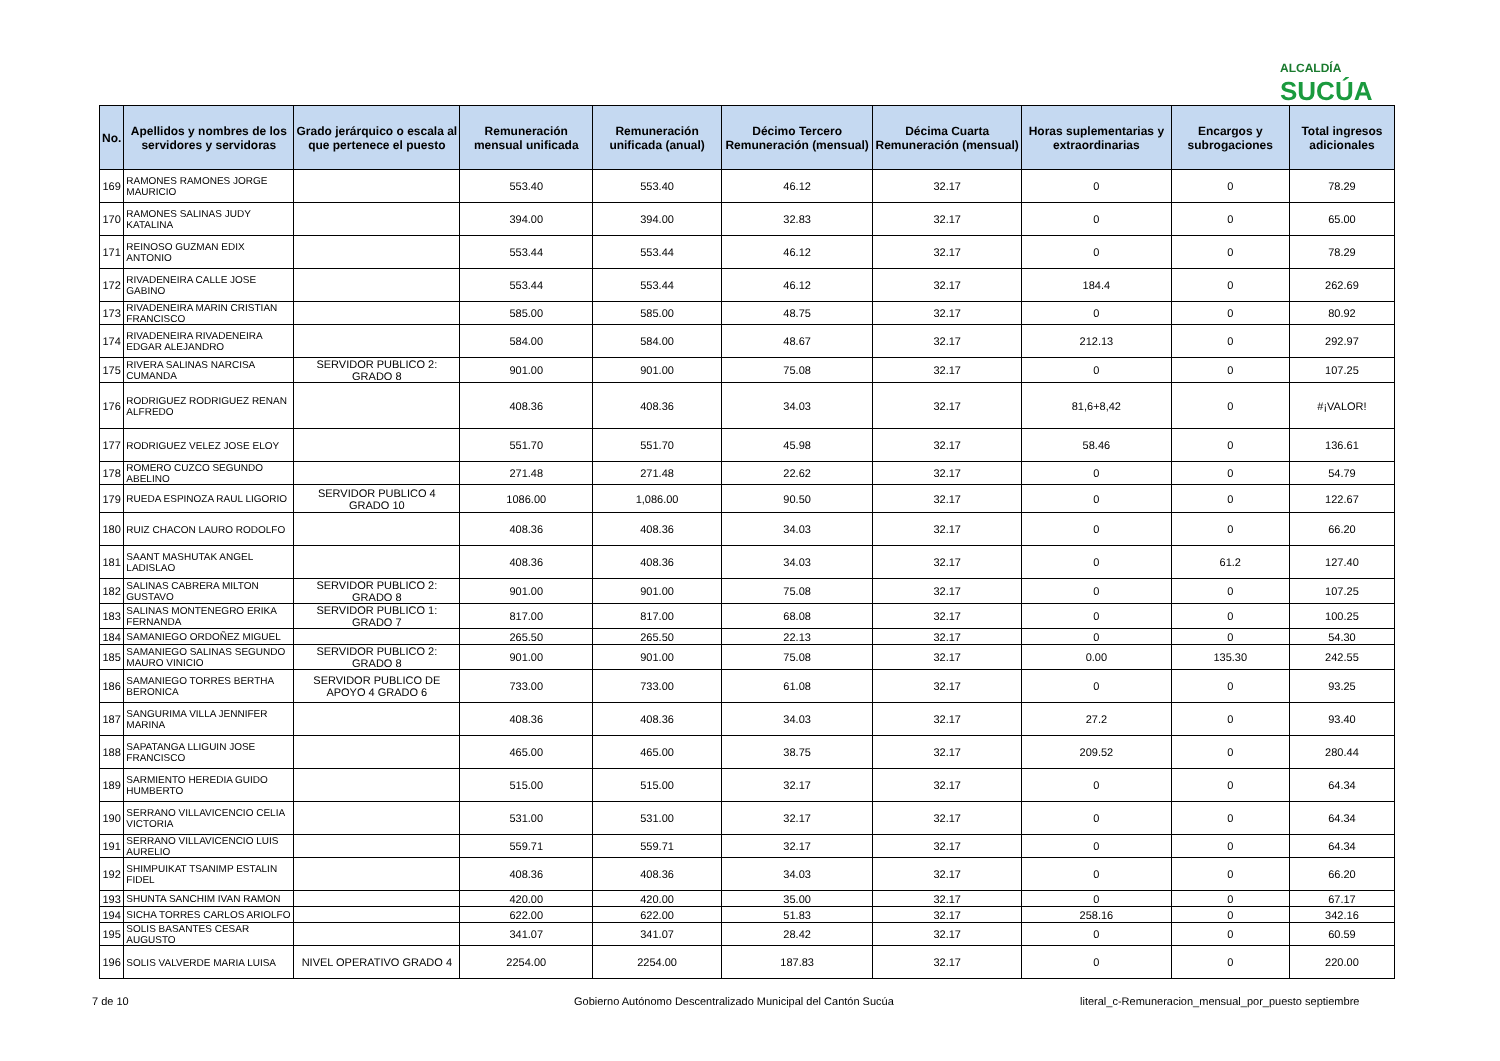ALCALDÍA
SUCÚA
| No. | Apellidos y nombres de los servidores y servidoras | Grado jerárquico o escala al que pertenece el puesto | Remuneración mensual unificada | Remuneración unificada (anual) | Décimo Tercero Remuneración (mensual) | Décima Cuarta Remuneración (mensual) | Horas suplementarias y extraordinarias | Encargos y subrogaciones | Total ingresos adicionales |
| --- | --- | --- | --- | --- | --- | --- | --- | --- | --- |
| 169 | RAMONES RAMONES JORGE MAURICIO | | 553.40 | 553.40 | 46.12 | 32.17 | 0 | 0 | 78.29 |
| 170 | RAMONES SALINAS JUDY KATALINA | | 394.00 | 394.00 | 32.83 | 32.17 | 0 | 0 | 65.00 |
| 171 | REINOSO GUZMAN EDIX ANTONIO | | 553.44 | 553.44 | 46.12 | 32.17 | 0 | 0 | 78.29 |
| 172 | RIVADENEIRA CALLE JOSE GABINO | | 553.44 | 553.44 | 46.12 | 32.17 | 184.4 | 0 | 262.69 |
| 173 | RIVADENEIRA MARIN CRISTIAN FRANCISCO | | 585.00 | 585.00 | 48.75 | 32.17 | 0 | 0 | 80.92 |
| 174 | RIVADENEIRA RIVADENEIRA EDGAR ALEJANDRO | | 584.00 | 584.00 | 48.67 | 32.17 | 212.13 | 0 | 292.97 |
| 175 | RIVERA SALINAS NARCISA CUMANDA | SERVIDOR PUBLICO 2: GRADO 8 | 901.00 | 901.00 | 75.08 | 32.17 | 0 | 0 | 107.25 |
| 176 | RODRIGUEZ RODRIGUEZ RENAN ALFREDO | | 408.36 | 408.36 | 34.03 | 32.17 | 81,6+8,42 | 0 | #¡VALOR! |
| 177 | RODRIGUEZ VELEZ JOSE ELOY | | 551.70 | 551.70 | 45.98 | 32.17 | 58.46 | 0 | 136.61 |
| 178 | ROMERO CUZCO SEGUNDO ABELINO | | 271.48 | 271.48 | 22.62 | 32.17 | 0 | 0 | 54.79 |
| 179 | RUEDA ESPINOZA RAUL LIGORIO | SERVIDOR PUBLICO 4 GRADO 10 | 1086.00 | 1,086.00 | 90.50 | 32.17 | 0 | 0 | 122.67 |
| 180 | RUIZ CHACON LAURO RODOLFO | | 408.36 | 408.36 | 34.03 | 32.17 | 0 | 0 | 66.20 |
| 181 | SAANT MASHUTAK ANGEL LADISLAO | | 408.36 | 408.36 | 34.03 | 32.17 | 0 | 61.2 | 127.40 |
| 182 | SALINAS CABRERA MILTON GUSTAVO | SERVIDOR PUBLICO 2: GRADO 8 | 901.00 | 901.00 | 75.08 | 32.17 | 0 | 0 | 107.25 |
| 183 | SALINAS MONTENEGRO ERIKA FERNANDA | SERVIDOR PUBLICO 1: GRADO 7 | 817.00 | 817.00 | 68.08 | 32.17 | 0 | 0 | 100.25 |
| 184 | SAMANIEGO ORDOÑEZ MIGUEL | | 265.50 | 265.50 | 22.13 | 32.17 | 0 | 0 | 54.30 |
| 185 | SAMANIEGO SALINAS SEGUNDO MAURO VINICIO | SERVIDOR PUBLICO 2: GRADO 8 | 901.00 | 901.00 | 75.08 | 32.17 | 0.00 | 135.30 | 242.55 |
| 186 | SAMANIEGO TORRES BERTHA BERONICA | SERVIDOR PUBLICO DE APOYO 4 GRADO 6 | 733.00 | 733.00 | 61.08 | 32.17 | 0 | 0 | 93.25 |
| 187 | SANGURIMA VILLA JENNIFER MARINA | | 408.36 | 408.36 | 34.03 | 32.17 | 27.2 | 0 | 93.40 |
| 188 | SAPATANGA LLIGUIN JOSE FRANCISCO | | 465.00 | 465.00 | 38.75 | 32.17 | 209.52 | 0 | 280.44 |
| 189 | SARMIENTO HEREDIA GUIDO HUMBERTO | | 515.00 | 515.00 | 32.17 | 32.17 | 0 | 0 | 64.34 |
| 190 | SERRANO VILLAVICENCIO CELIA VICTORIA | | 531.00 | 531.00 | 32.17 | 32.17 | 0 | 0 | 64.34 |
| 191 | SERRANO VILLAVICENCIO LUIS AURELIO | | 559.71 | 559.71 | 32.17 | 32.17 | 0 | 0 | 64.34 |
| 192 | SHIMPUIKAT TSANIMP ESTALIN FIDEL | | 408.36 | 408.36 | 34.03 | 32.17 | 0 | 0 | 66.20 |
| 193 | SHUNTA SANCHIM IVAN RAMON | | 420.00 | 420.00 | 35.00 | 32.17 | 0 | 0 | 67.17 |
| 194 | SICHA TORRES CARLOS ARIOLFO | | 622.00 | 622.00 | 51.83 | 32.17 | 258.16 | 0 | 342.16 |
| 195 | SOLIS BASANTES CESAR AUGUSTO | | 341.07 | 341.07 | 28.42 | 32.17 | 0 | 0 | 60.59 |
| 196 | SOLIS VALVERDE MARIA LUISA | NIVEL OPERATIVO GRADO 4 | 2254.00 | 2254.00 | 187.83 | 32.17 | 0 | 0 | 220.00 |
7 de 10
Gobierno Autónomo Descentralizado Municipal del Cantón Sucúa
literal_c-Remuneracion_mensual_por_puesto septiembre